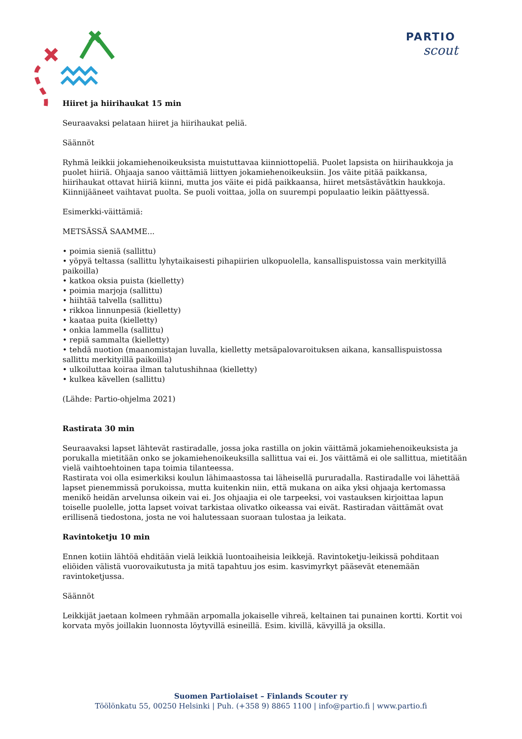PARTIO
scout
Hiiret ja hiirihaukat 15 min
Seuraavaksi pelataan hiiret ja hiirihaukat peliä.
Säännöt
Ryhmä leikkii jokamiehenoikeuksista muistuttavaa kiinniottopeliä. Puolet lapsista on hiirihaukkoja ja puolet hiiriä. Ohjaaja sanoo väittämiä liittyen jokamiehenoikeuksiin. Jos väite pitää paikkansa, hiirihaukat ottavat hiiriä kiinni, mutta jos väite ei pidä paikkaansa, hiiret metsästävätkin haukkoja. Kiinnijääneet vaihtavat puolta. Se puoli voittaa, jolla on suurempi populaatio leikin päättyessä.
Esimerkki-väittämiä:
METSÄSSÄ SAAMME...
• poimia sieniä (sallittu)
• yöpyä teltassa (sallittu lyhytaikaisesti pihapiirien ulkopuolella, kansallispuistossa vain merkityillä paikoilla)
• katkoa oksia puista (kielletty)
• poimia marjoja (sallittu)
• hiihtää talvella (sallittu)
• rikkoa linnunpesiä (kielletty)
• kaataa puita (kielletty)
• onkia lammella (sallittu)
• repiä sammalta (kielletty)
• tehdä nuotion (maanomistajan luvalla, kielletty metsäpalovaroituksen aikana, kansallispuistossa sallittu merkityillä paikoilla)
• ulkoiluttaa koiraa ilman talutushihnaa (kielletty)
• kulkea kävellen (sallittu)
(Lähde: Partio-ohjelma 2021)
Rastirata 30 min
Seuraavaksi lapset lähtevät rastiradalle, jossa joka rastilla on jokin väittämä jokamiehenoikeuksista ja porukalla mietitään onko se jokamiehenoikeuksilla sallittua vai ei. Jos väittämä ei ole sallittua, mietitään vielä vaihtoehtoinen tapa toimia tilanteessa.
Rastirata voi olla esimerkiksi koulun lähimaastossa tai läheisellä pururadalla. Rastiradalle voi lähettää lapset pienemmissä porukoissa, mutta kuitenkin niin, että mukana on aika yksi ohjaaja kertomassa menikö heidän arvelunsa oikein vai ei. Jos ohjaajia ei ole tarpeeksi, voi vastauksen kirjoittaa lapun toiselle puolelle, jotta lapset voivat tarkistaa olivatko oikeassa vai eivät. Rastiradan väittämät ovat erillisenä tiedostona, josta ne voi halutessaan suoraan tulostaa ja leikata.
Ravintoketju 10 min
Ennen kotiin lähtöä ehditään vielä leikkiä luontoaiheisia leikkejä. Ravintoketju-leikissä pohditaan eliöiden välistä vuorovaikutusta ja mitä tapahtuu jos esim. kasvimyrkyt pääsevät etenemään ravintoketjussa.
Säännöt
Leikkijät jaetaan kolmeen ryhmään arpomalla jokaiselle vihreä, keltainen tai punainen kortti. Kortit voi korvata myös joillakin luonnosta löytyvillä esineillä. Esim. kivillä, kävyillä ja oksilla.
Suomen Partiolaiset – Finlands Scouter ry
Töölönkatu 55, 00250 Helsinki | Puh. (+358 9) 8865 1100 | info@partio.fi | www.partio.fi